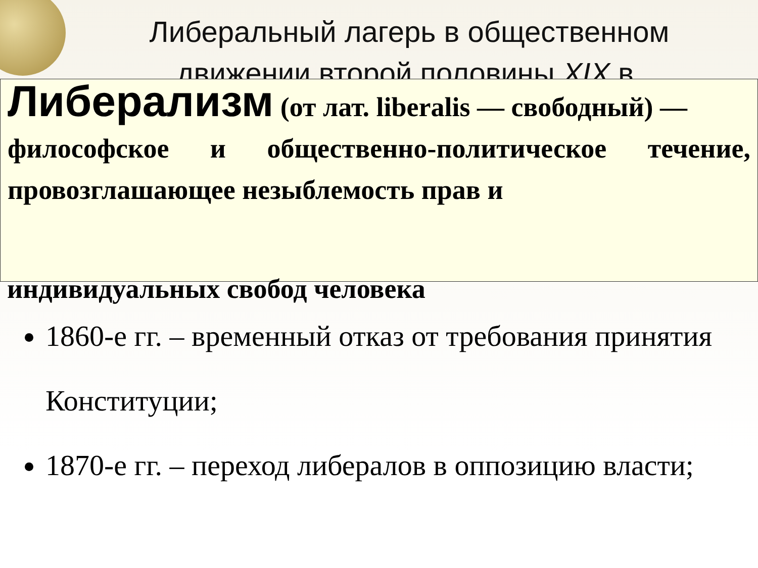Либеральный лагерь в общественном движении второй половины XIX в.
Либерализм (от лат. liberalis — свободный) —
философское и общественно-политическое течение, провозглашающее незыблемость прав и
индивидуальных свобод человека
1860-е гг. – временный отказ от требования принятия Конституции;
1870-е гг. – переход либералов в оппозицию власти;